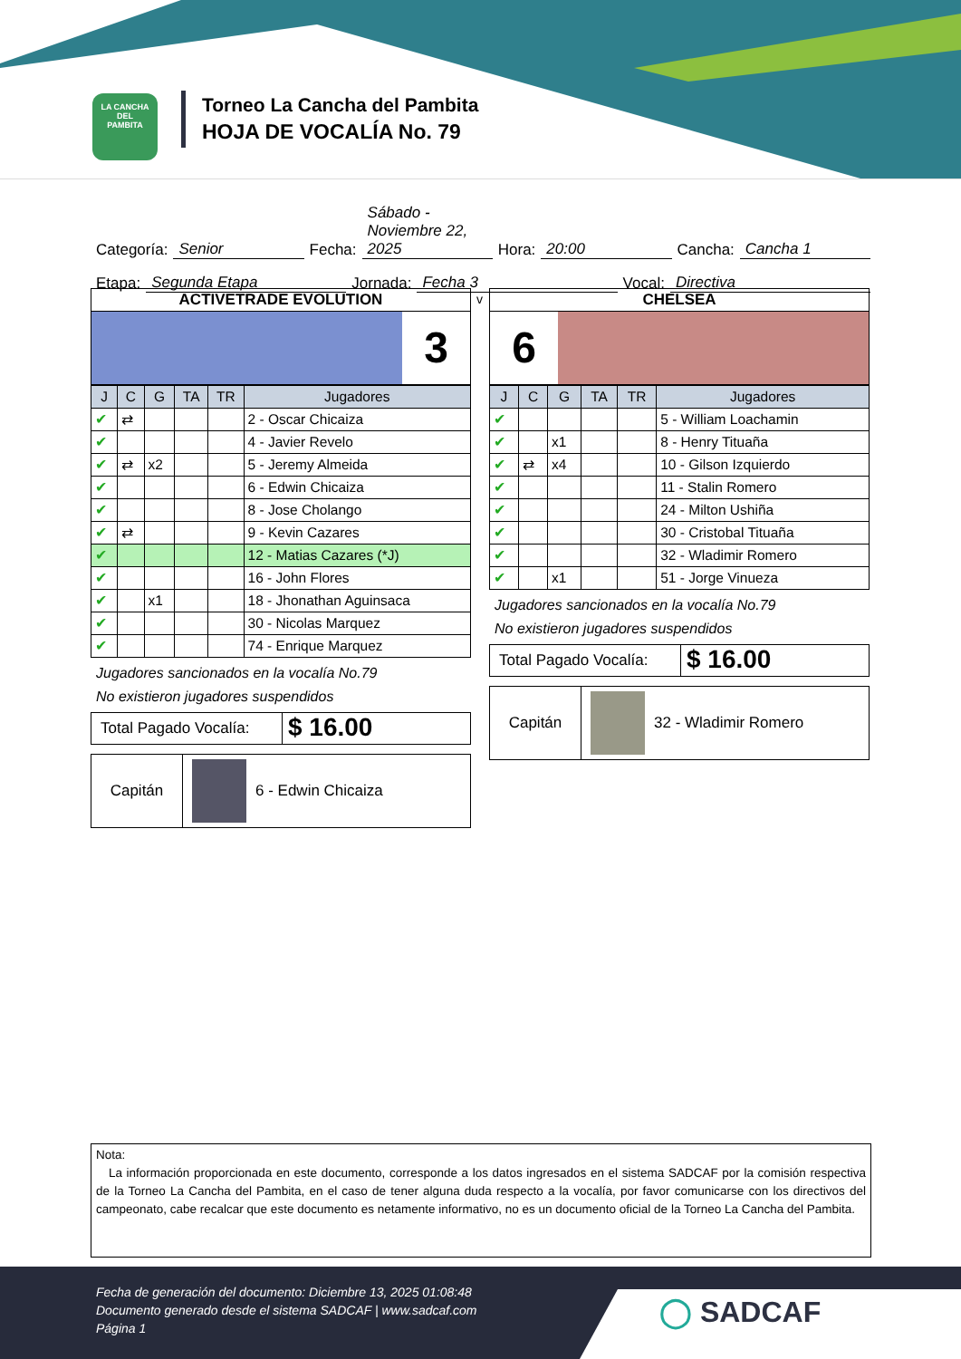LA CANCHA
DEL
PAMBITA
Torneo La Cancha del Pambita
HOJA DE VOCALÍA No. 79
Categoría: Senior Fecha: Sábado - Noviembre 22, 2025 Hora: 20:00 Cancha: Cancha 1
Etapa: Segunda Etapa Jornada: Fecha 3 Vocal: Directiva
ACTIVETRADE EVOLUTION
3
| J | C | G | TA | TR | Jugadores |
| --- | --- | --- | --- | --- | --- |
| ✔ | ⇄ | | | | 2 - Oscar Chicaiza |
| ✔ | | | | | 4 - Javier Revelo |
| ✔ | ⇄ | x2 | | | 5 - Jeremy Almeida |
| ✔ | | | | | 6 - Edwin Chicaiza |
| ✔ | | | | | 8 - Jose Cholango |
| ✔ | ⇄ | | | | 9 - Kevin Cazares |
| ✔ | | | | | 12 - Matias Cazares (*J) |
| ✔ | | | | | 16 - John Flores |
| ✔ | | x1 | | | 18 - Jhonathan Aguinsaca |
| ✔ | | | | | 30 - Nicolas Marquez |
| ✔ | | | | | 74 - Enrique Marquez |
Jugadores sancionados en la vocalía No.79
No existieron jugadores suspendidos
Total Pagado Vocalía: $ 16.00
Capitán 6 - Edwin Chicaiza
v
CHELSEA
6
| J | C | G | TA | TR | Jugadores |
| --- | --- | --- | --- | --- | --- |
| ✔ | | | | | 5 - William Loachamin |
| ✔ | | x1 | | | 8 - Henry Tituaña |
| ✔ | ⇄ | x4 | | | 10 - Gilson Izquierdo |
| ✔ | | | | | 11 - Stalin Romero |
| ✔ | | | | | 24 - Milton Ushiña |
| ✔ | | | | | 30 - Cristobal Tituaña |
| ✔ | | | | | 32 - Wladimir Romero |
| ✔ | | x1 | | | 51 - Jorge Vinueza |
Jugadores sancionados en la vocalía No.79
No existieron jugadores suspendidos
Total Pagado Vocalía: $ 16.00
Capitán 32 - Wladimir Romero
Nota:
La información proporcionada en este documento, corresponde a los datos ingresados en el sistema SADCAF por la comisión respectiva de la Torneo La Cancha del Pambita, en el caso de tener alguna duda respecto a la vocalía, por favor comunicarse con los directivos del campeonato, cabe recalcar que este documento es netamente informativo, no es un documento oficial de la Torneo La Cancha del Pambita.
Fecha de generación del documento: Diciembre 13, 2025 01:08:48
Documento generado desde el sistema SADCAF | www.sadcaf.com
Página 1
◯ SADCAF